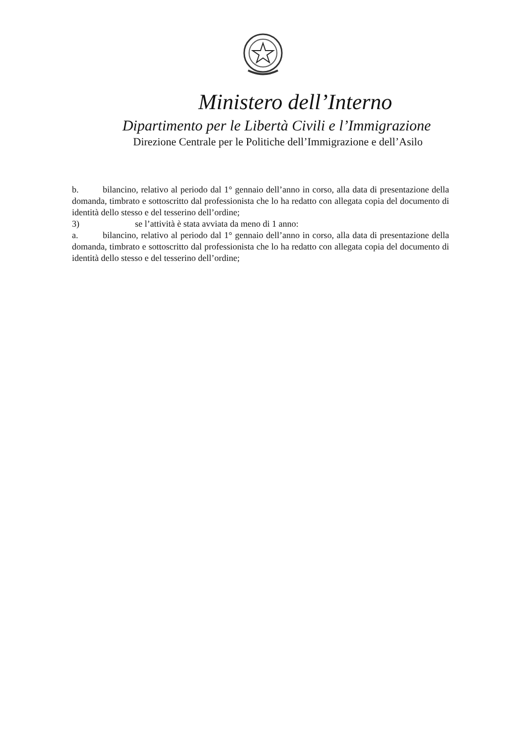Ministero dell’Interno
Dipartimento per le Libertà Civili e l’Immigrazione
Direzione Centrale per le Politiche dell’Immigrazione e dell’Asilo
b. bilancino, relativo al periodo dal 1° gennaio dell’anno in corso, alla data di presentazione della domanda, timbrato e sottoscritto dal professionista che lo ha redatto con allegata copia del documento di identità dello stesso e del tesserino dell’ordine;
3) se l’attività è stata avviata da meno di 1 anno:
a. bilancino, relativo al periodo dal 1° gennaio dell’anno in corso, alla data di presentazione della domanda, timbrato e sottoscritto dal professionista che lo ha redatto con allegata copia del documento di identità dello stesso e del tesserino dell’ordine;